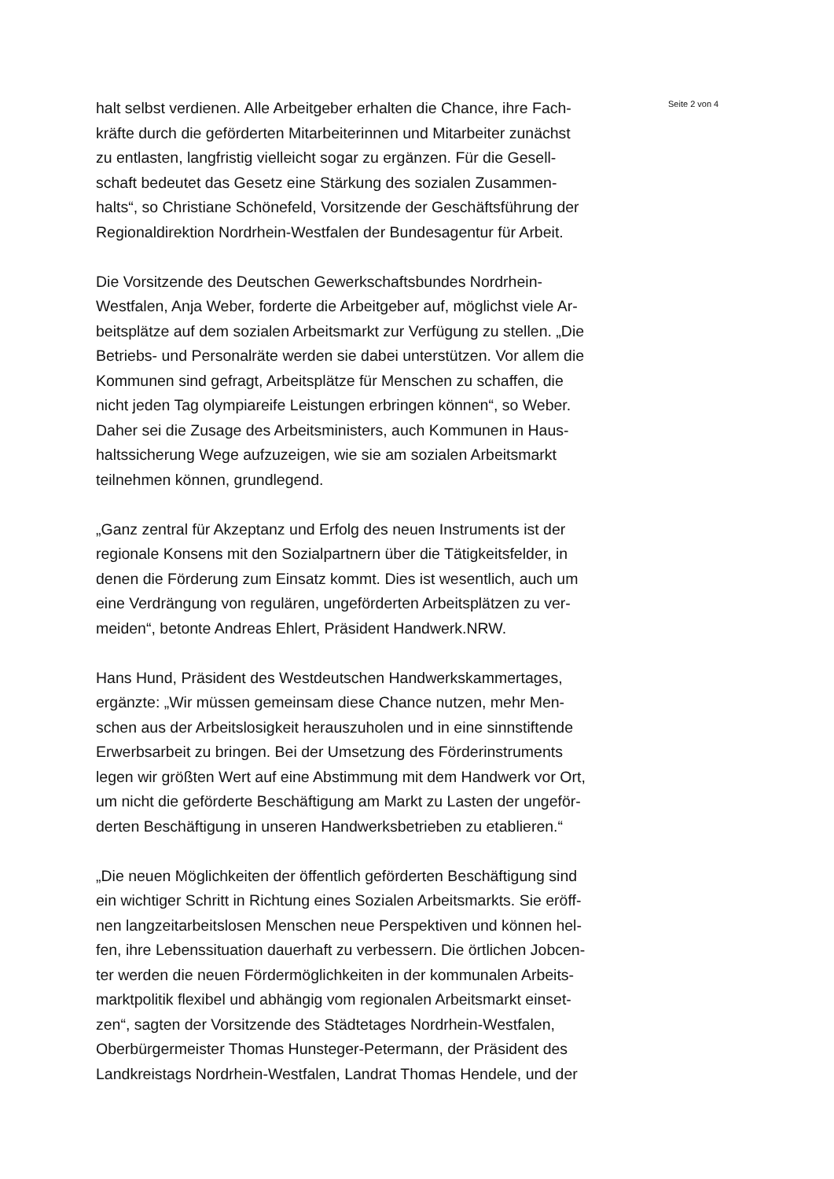halt selbst verdienen. Alle Arbeitgeber erhalten die Chance, ihre Fach-
kräfte durch die geförderten Mitarbeiterinnen und Mitarbeiter zunächst
zu entlasten, langfristig vielleicht sogar zu ergänzen. Für die Gesell-
schaft bedeutet das Gesetz eine Stärkung des sozialen Zusammen-
halts“, so Christiane Schönefeld, Vorsitzende der Geschäftsführung der
Regionaldirektion Nordrhein-Westfalen der Bundesagentur für Arbeit.
Die Vorsitzende des Deutschen Gewerkschaftsbundes Nordrhein-
Westfalen, Anja Weber, forderte die Arbeitgeber auf, möglichst viele Ar-
beitsplätze auf dem sozialen Arbeitsmarkt zur Verfügung zu stellen. „Die
Betriebs- und Personalräte werden sie dabei unterstützen. Vor allem die
Kommunen sind gefragt, Arbeitsplätze für Menschen zu schaffen, die
nicht jeden Tag olympiareife Leistungen erbringen können“, so Weber.
Daher sei die Zusage des Arbeitsministers, auch Kommunen in Haus-
haltssicherung Wege aufzuzeigen, wie sie am sozialen Arbeitsmarkt
teilnehmen können, grundlegend.
„Ganz zentral für Akzeptanz und Erfolg des neuen Instruments ist der
regionale Konsens mit den Sozialpartnern über die Tätigkeitsfelder, in
denen die Förderung zum Einsatz kommt. Dies ist wesentlich, auch um
eine Verdrängung von regulären, ungeförderten Arbeitsplätzen zu ver-
meiden“, betonte Andreas Ehlert, Präsident Handwerk.NRW.
Hans Hund, Präsident des Westdeutschen Handwerkskammertages,
ergänzte: „Wir müssen gemeinsam diese Chance nutzen, mehr Men-
schen aus der Arbeitslosigkeit herauszuholen und in eine sinnstiftende
Erwerbsarbeit zu bringen. Bei der Umsetzung des Förderinstruments
legen wir größten Wert auf eine Abstimmung mit dem Handwerk vor Ort,
um nicht die geförderte Beschäftigung am Markt zu Lasten der ungeför-
derten Beschäftigung in unseren Handwerksbetrieben zu etablieren.“
„Die neuen Möglichkeiten der öffentlich geförderten Beschäftigung sind
ein wichtiger Schritt in Richtung eines Sozialen Arbeitsmarkts. Sie eröff-
nen langzeitarbeitslosen Menschen neue Perspektiven und können hel-
fen, ihre Lebenssituation dauerhaft zu verbessern. Die örtlichen Jobcen-
ter werden die neuen Fördermöglichkeiten in der kommunalen Arbeits-
marktpolitik flexibel und abhängig vom regionalen Arbeitsmarkt einset-
zen“, sagten der Vorsitzende des Städtetages Nordrhein-Westfalen,
Oberbürgermeister Thomas Hunsteger-Petermann, der Präsident des
Landkreistags Nordrhein-Westfalen, Landrat Thomas Hendele, und der
Seite 2 von 4